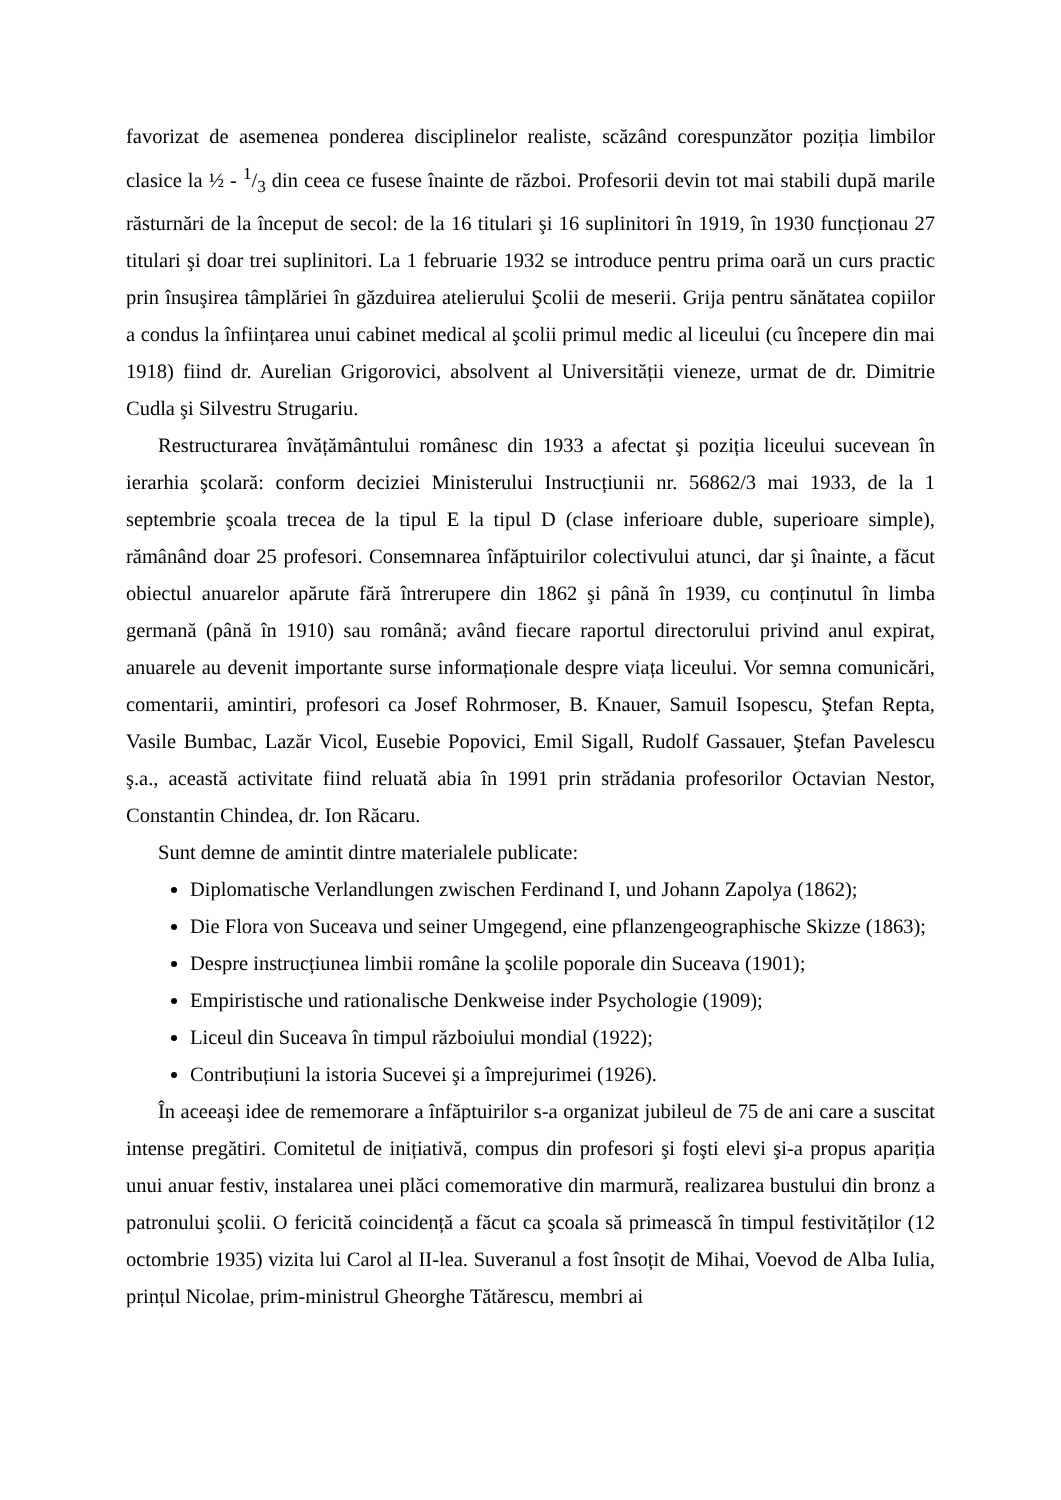favorizat de asemenea ponderea disciplinelor realiste, scăzând corespunzător poziția limbilor clasice la ½ - 1/3 din ceea ce fusese înainte de război. Profesorii devin tot mai stabili după marile răsturnări de la început de secol: de la 16 titulari şi 16 suplinitori în 1919, în 1930 funcționau 27 titulari şi doar trei suplinitori. La 1 februarie 1932 se introduce pentru prima oară un curs practic prin însuşirea tâmplăriei în găzduirea atelierului Şcolii de meserii. Grija pentru sănătatea copiilor a condus la înființarea unui cabinet medical al şcolii primul medic al liceului (cu începere din mai 1918) fiind dr. Aurelian Grigorovici, absolvent al Universității vieneze, urmat de dr. Dimitrie Cudla şi Silvestru Strugariu.
Restructurarea învățământului românesc din 1933 a afectat şi poziția liceului sucevean în ierarhia şcolară: conform deciziei Ministerului Instrucțiunii nr. 56862/3 mai 1933, de la 1 septembrie şcoala trecea de la tipul E la tipul D (clase inferioare duble, superioare simple), rămânând doar 25 profesori. Consemnarea înfăptuirilor colectivului atunci, dar şi înainte, a făcut obiectul anuarelor apărute fără întrerupere din 1862 şi până în 1939, cu conținutul în limba germană (până în 1910) sau română; având fiecare raportul directorului privind anul expirat, anuarele au devenit importante surse informaționale despre viața liceului. Vor semna comunicări, comentarii, amintiri, profesori ca Josef Rohrmoser, B. Knauer, Samuil Isopescu, Ştefan Repta, Vasile Bumbac, Lazăr Vicol, Eusebie Popovici, Emil Sigall, Rudolf Gassauer, Ştefan Pavelescu ş.a., această activitate fiind reluată abia în 1991 prin strădania profesorilor Octavian Nestor, Constantin Chindea, dr. Ion Răcaru.
Sunt demne de amintit dintre materialele publicate:
Diplomatische Verlandlungen zwischen Ferdinand I, und Johann Zapolya (1862);
Die Flora von Suceava und seiner Umgegend, eine pflanzengeographische Skizze (1863);
Despre instrucțiunea limbii române la şcolile poporale din Suceava (1901);
Empiristische und rationalische Denkweise inder Psychologie (1909);
Liceul din Suceava în timpul războiului mondial (1922);
Contribuțiuni la istoria Sucevei şi a împrejurimei (1926).
În aceeaşi idee de rememorare a înfăptuirilor s-a organizat jubileul de 75 de ani care a suscitat intense pregătiri. Comitetul de inițiativă, compus din profesori şi foşti elevi şi-a propus apariția unui anuar festiv, instalarea unei plăci comemorative din marmură, realizarea bustului din bronz a patronului şcolii. O fericită coincidență a făcut ca şcoala să primească în timpul festivităților (12 octombrie 1935) vizita lui Carol al II-lea. Suveranul a fost însoțit de Mihai, Voevod de Alba Iulia, prințul Nicolae, prim-ministrul Gheorghe Tătărescu, membri ai